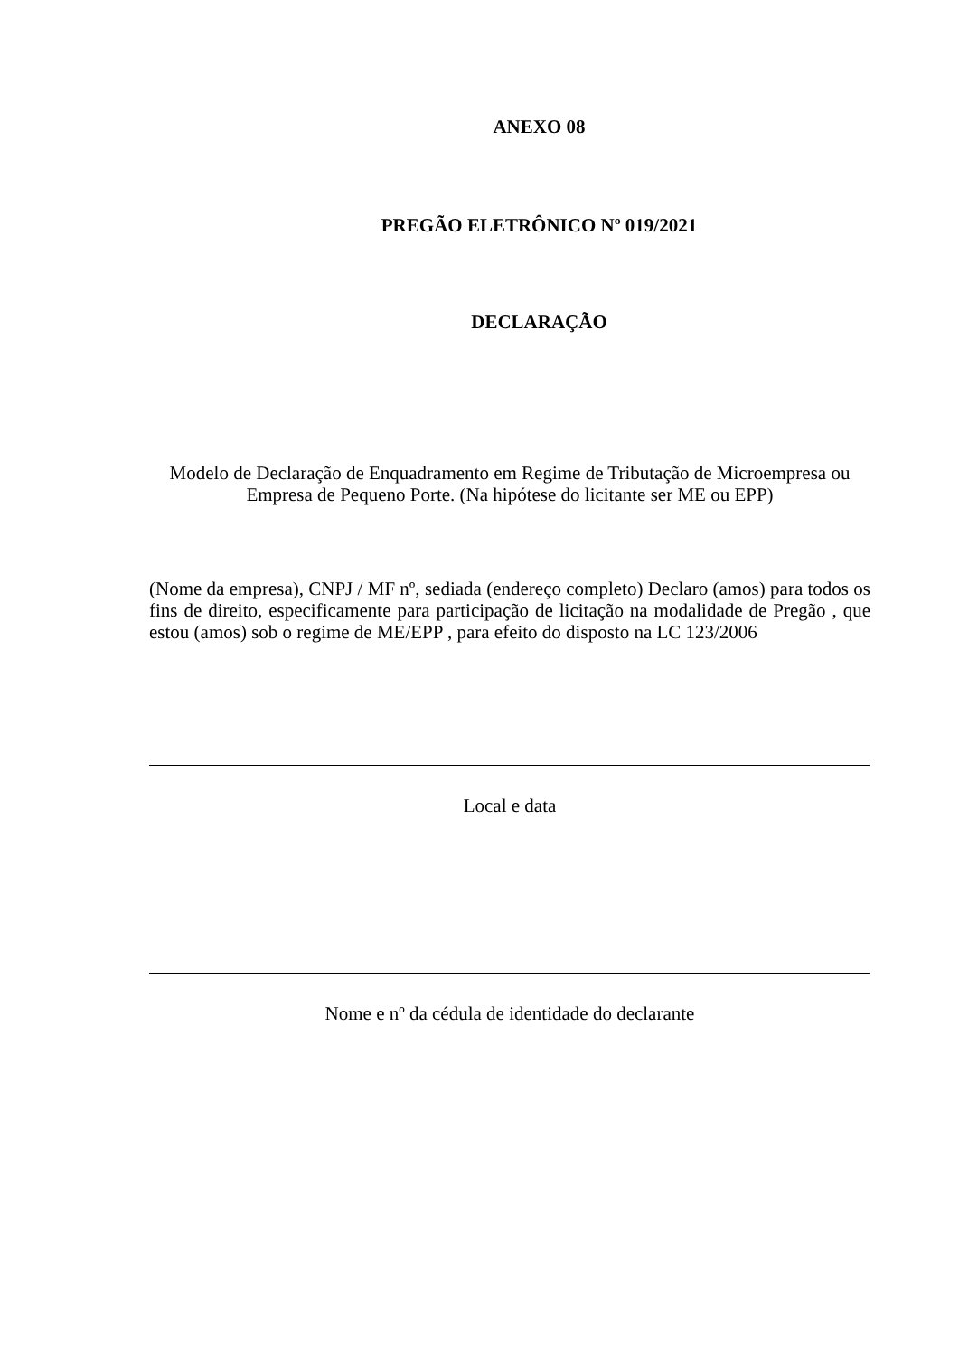ANEXO 08
PREGÃO ELETRÔNICO Nº 019/2021
DECLARAÇÃO
Modelo de Declaração de Enquadramento em Regime de Tributação de Microempresa ou Empresa de Pequeno Porte. (Na hipótese do licitante ser ME ou EPP)
(Nome da empresa), CNPJ / MF nº, sediada (endereço completo) Declaro (amos) para todos os fins de direito, especificamente para participação de licitação na modalidade de Pregão , que estou (amos) sob o regime de ME/EPP , para efeito do disposto na LC 123/2006
Local e data
Nome e nº da cédula de identidade do declarante